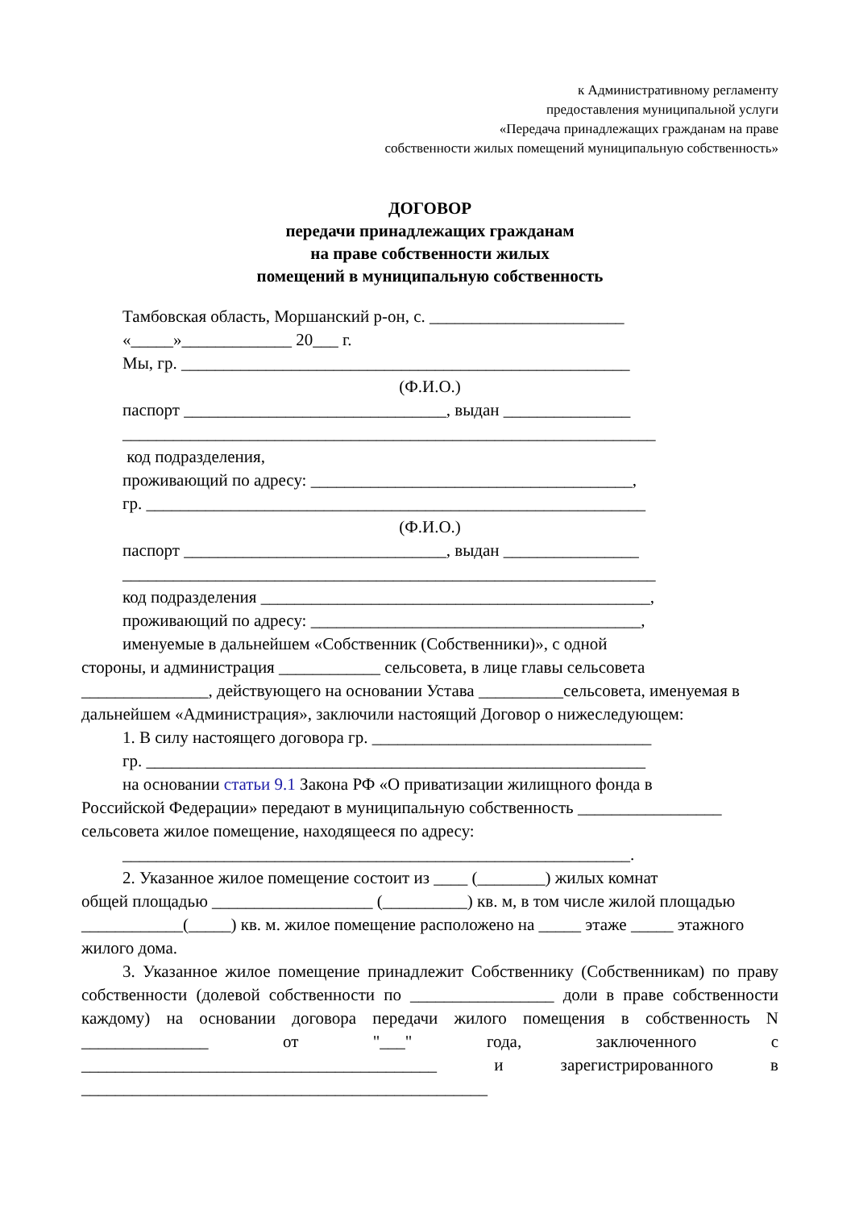к Административному регламенту
предоставления муниципальной услуги
«Передача принадлежащих гражданам на праве
собственности жилых помещений муниципальную собственность»
ДОГОВОР
передачи принадлежащих гражданам
на праве собственности жилых
помещений в муниципальную собственность
Тамбовская область, Моршанский р-он, с. _______________________
«_____»_____________ 20___ г.
Мы, гр. _____________________________________________________
(Ф.И.О.)
паспорт _______________________________, выдан _______________
_______________________________________________________________
код подразделения,
проживающий по адресу: ______________________________________,
гр. ___________________________________________________________
(Ф.И.О.)
паспорт _______________________________, выдан ________________
_______________________________________________________________
код подразделения ______________________________________________,
проживающий по адресу: _______________________________________,
именуемые в дальнейшем «Собственник (Собственники)», с одной
стороны, и администрация ____________ сельсовета, в лице главы сельсовета _______________, действующего на основании Устава __________сельсовета, именуемая в дальнейшем «Администрация», заключили настоящий Договор о нижеследующем:
1. В силу настоящего договора гр. _________________________________
гр. ___________________________________________________________
на основании статьи 9.1 Закона РФ «О приватизации жилищного фонда в
Российской Федерации» передают в муниципальную собственность _________________ сельсовета жилое помещение, находящееся по адресу:
____________________________________________________________.
2. Указанное жилое помещение состоит из ____ (________) жилых комнат
общей площадью ___________________ (__________) кв. м, в том числе жилой площадью ____________(_____) кв. м. жилое помещение расположено на _____ этаже _____ этажного жилого дома.
3. Указанное жилое помещение принадлежит Собственнику (Собственникам) по праву собственности (долевой собственности по _________________ доли в праве собственности каждому) на основании договора передачи жилого помещения в собственность N _______________ от "___" года, заключенного с __________________________________________ и зарегистрированного в ________________________________________________